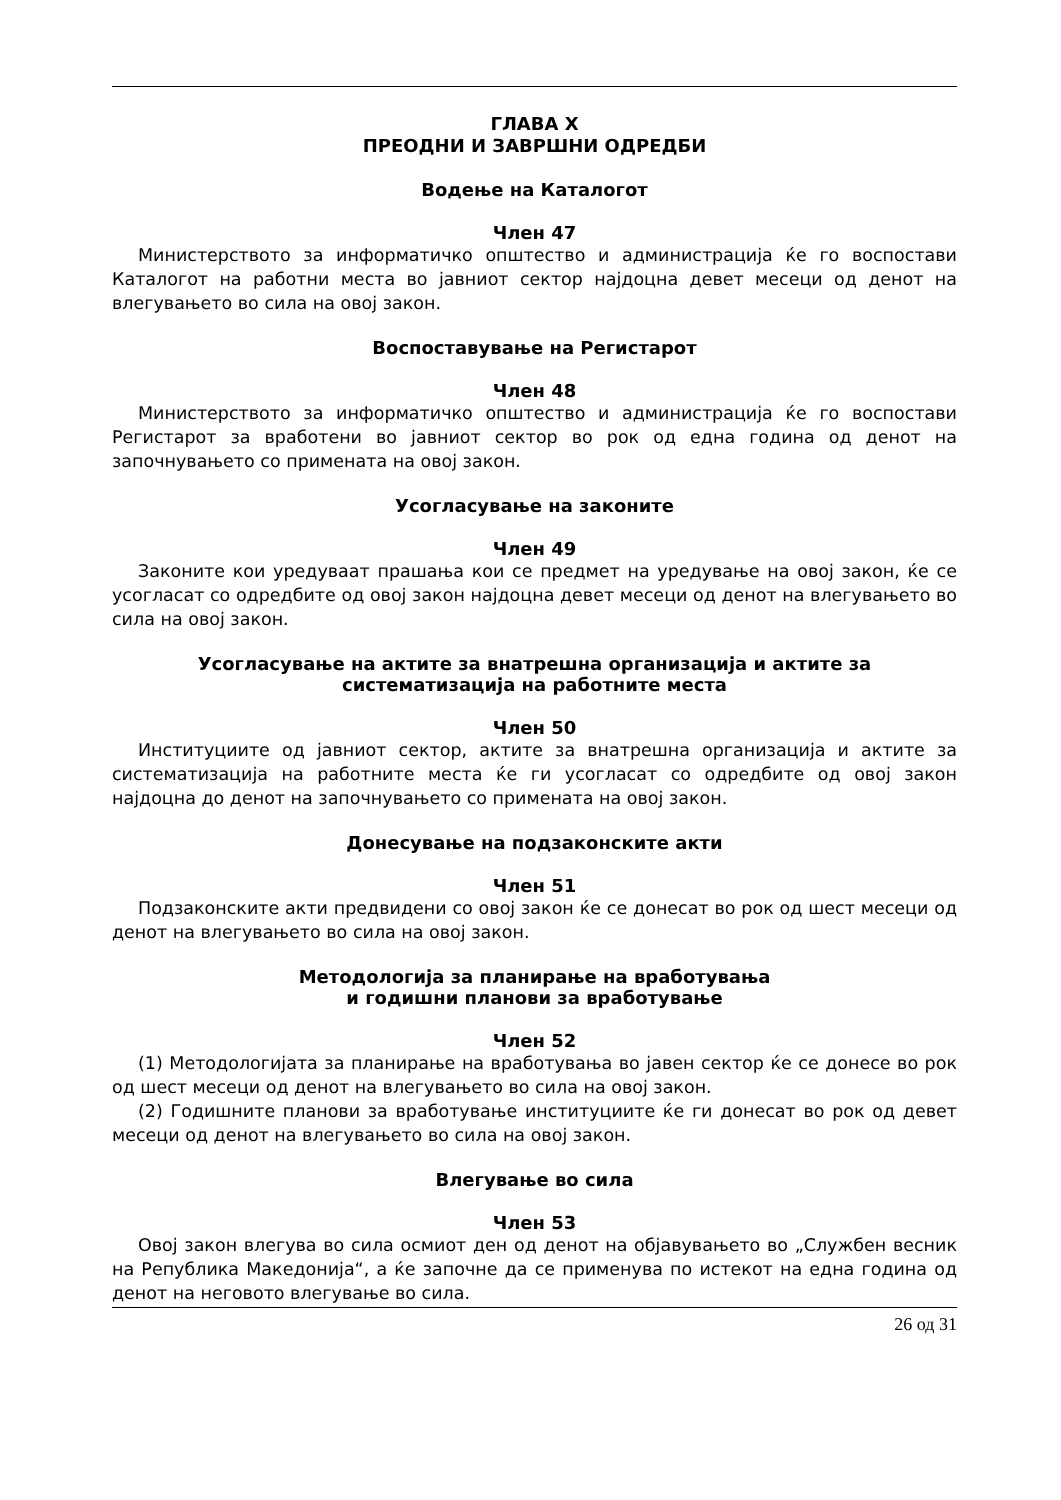ГЛАВА X
ПРЕОДНИ И ЗАВРШНИ ОДРЕДБИ
Водење на Каталогот
Член 47
Министерството за информатичко општество и администрација ќе го воспостави Каталогот на работни места во јавниот сектор најдоцна девет месеци од денот на влегувањето во сила на овој закон.
Воспоставување на Регистарот
Член 48
Министерството за информатичко општество и администрација ќе го воспостави Регистарот за вработени во јавниот сектор во рок од една година од денот на започнувањето со примената на овој закон.
Усогласување на законите
Член 49
Законите кои уредуваат прашања кои се предмет на уредување на овој закон, ќе се усогласат со одредбите од овој закон најдоцна девет месеци од денот на влегувањето во сила на овој закон.
Усогласување на актите за внатрешна организација и актите за
систематизација на работните места
Член 50
Институциите од јавниот сектор, актите за внатрешна организација и актите за систематизација на работните места ќе ги усогласат со одредбите од овој закон најдоцна до денот на започнувањето со примената на овој закон.
Донесување на подзаконските акти
Член 51
Подзаконските акти предвидени со овој закон ќе се донесат во рок од шест месеци од денот на влегувањето во сила на овој закон.
Методологија за планирање на вработувања
и годишни планови за вработување
Член 52
(1) Методологијата за планирање на вработувања во јавен сектор ќе се донесе во рок од шест месеци од денот на влегувањето во сила на овој закон.
(2) Годишните планови за вработување институциите ќе ги донесат во рок од девет месеци од денот на влегувањето во сила на овој закон.
Влегување во сила
Член 53
Овој закон влегува во сила осмиот ден од денот на објавувањето во „Службен весник на Република Македонија“, а ќе започне да се применува по истекот на една година од денот на неговото влегување во сила.
26 од 31